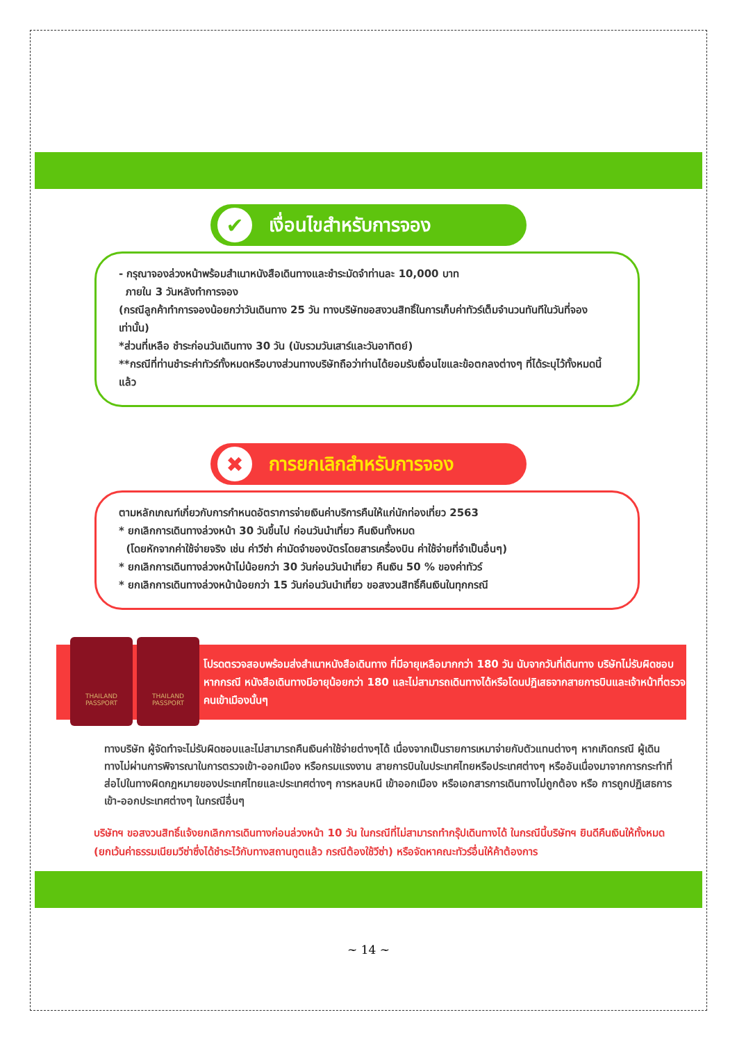✔ เงื่อนไขสำหรับการจอง
- กรุณาจองล่วงหน้าพร้อมสำเนาหนังสือเดินทางและชำระมัดจำท่านละ 10,000 บาท
ภายใน 3 วันหลังทำการจอง
(กรณีลูกค้าทำการจองน้อยกว่าวันเดินทาง 25 วัน ทางบริษัทขอสงวนสิทธิ์ในการเก็บค่าทัวร์เต็มจำนวนทันทีในวันที่จองเท่านั้น)
*ส่วนที่เหลือ ชำระก่อนวันเดินทาง 30 วัน (นับรวมวันเสาร์และวันอาทิตย์)
**กรณีที่ท่านชำระค่าทัวร์ทั้งหมดหรือบางส่วนทางบริษัทถือว่าท่านได้ยอมรับเงื่อนไขและข้อตกลงต่างๆ ที่ได้ระบุไว้ทั้งหมดนี้แล้ว
✖ การยกเลิกสำหรับการจอง
ตามหลักเกณฑ์เกี่ยวกับการกำหนดอัตราการจ่ายเงินค่าบริการคืนให้แก่นักท่องเที่ยว 2563
* ยกเลิกการเดินทางล่วงหน้า 30 วันขึ้นไป ก่อนวันนำเที่ยว คืนเงินทั้งหมด
(โดยหักจากค่าใช้จ่ายจริง เช่น ค่าวีซ่า ค่ามัดจำของบัตรโดยสารเครื่องบิน ค่าใช้จ่ายที่จำเป็นอื่นๆ)
* ยกเลิกการเดินทางล่วงหน้าไม่น้อยกว่า 30 วันก่อนวันนำเที่ยว คืนเงิน 50 % ของค่าทัวร์
* ยกเลิกการเดินทางล่วงหน้าน้อยกว่า 15 วันก่อนวันนำเที่ยว ขอสงวนสิทธิ์คืนเงินในทุกกรณี
THAILAND PASSPORT
THAILAND PASSPORT
โปรดตรวจสอบพร้อมส่งสำเนาหนังสือเดินทาง ที่มีอายุเหลือมากกว่า 180 วัน นับจากวันที่เดินทาง บริษัทไม่รับผิดชอบหากกรณี หนังสือเดินทางมีอายุน้อยกว่า 180 และไม่สามารถเดินทางได้หรือโดนปฏิเสธจากสายการบินและเจ้าหน้าที่ตรวจคนเข้าเมืองนั้นๆ
ทางบริษัท ผู้จัดทำจะไม่รับผิดชอบและไม่สามารถคืนเงินค่าใช้จ่ายต่างๆได้ เนื่องจากเป็นรายการเหมาจ่ายกับตัวแทนต่างๆ หากเกิดกรณี ผู้เดินทางไม่ผ่านการพิจารณาในการตรวจเข้า-ออกเมือง หรือกรมแรงงาน สายการบินในประเทศไทยหรือประเทศต่างๆ หรืออันเนื่องมาจากการกระทำที่ส่อไปในทางผิดกฎหมายของประเทศไทยและประเทศต่างๆ การหลบหนี เข้าออกเมือง หรือเอกสารการเดินทางไม่ถูกต้อง หรือ การถูกปฏิเสธการเข้า-ออกประเทศต่างๆ ในกรณีอื่นๆ
บริษัทฯ ขอสงวนสิทธิ์แจ้งยกเลิกการเดินทางก่อนล่วงหน้า 10 วัน ในกรณีที่ไม่สามารถทำกรุ๊ปเดินทางได้ ในกรณีนี้บริษัทฯ ยินดีคืนเงินให้ทั้งหมด (ยกเว้นค่าธรรมเนียมวีซ่าซึ่งได้ชำระไว้กับทางสถานทูตแล้ว กรณีต้องใช้วีซ่า) หรือจัดหาคณะทัวร์อื่นให้ค้าต้องการ
~ 14 ~